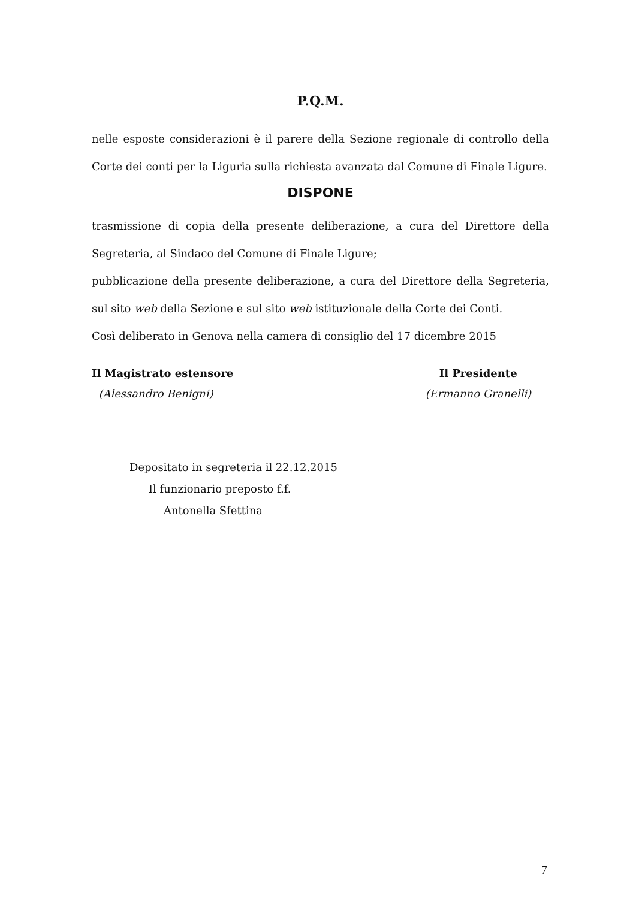P.Q.M.
nelle esposte considerazioni è il parere della Sezione regionale di controllo della Corte dei conti per la Liguria sulla richiesta avanzata dal Comune di Finale Ligure.
DISPONE
trasmissione di copia della presente deliberazione, a cura del Direttore della Segreteria, al Sindaco del Comune di Finale Ligure;
pubblicazione della presente deliberazione, a cura del Direttore della Segreteria, sul sito web della Sezione e sul sito web istituzionale della Corte dei Conti.
Così deliberato in Genova nella camera di consiglio del 17 dicembre 2015
Il Magistrato estensore
(Alessandro Benigni)
Il Presidente
(Ermanno Granelli)
Depositato in segreteria il 22.12.2015
Il funzionario preposto f.f.
Antonella Sfettina
7